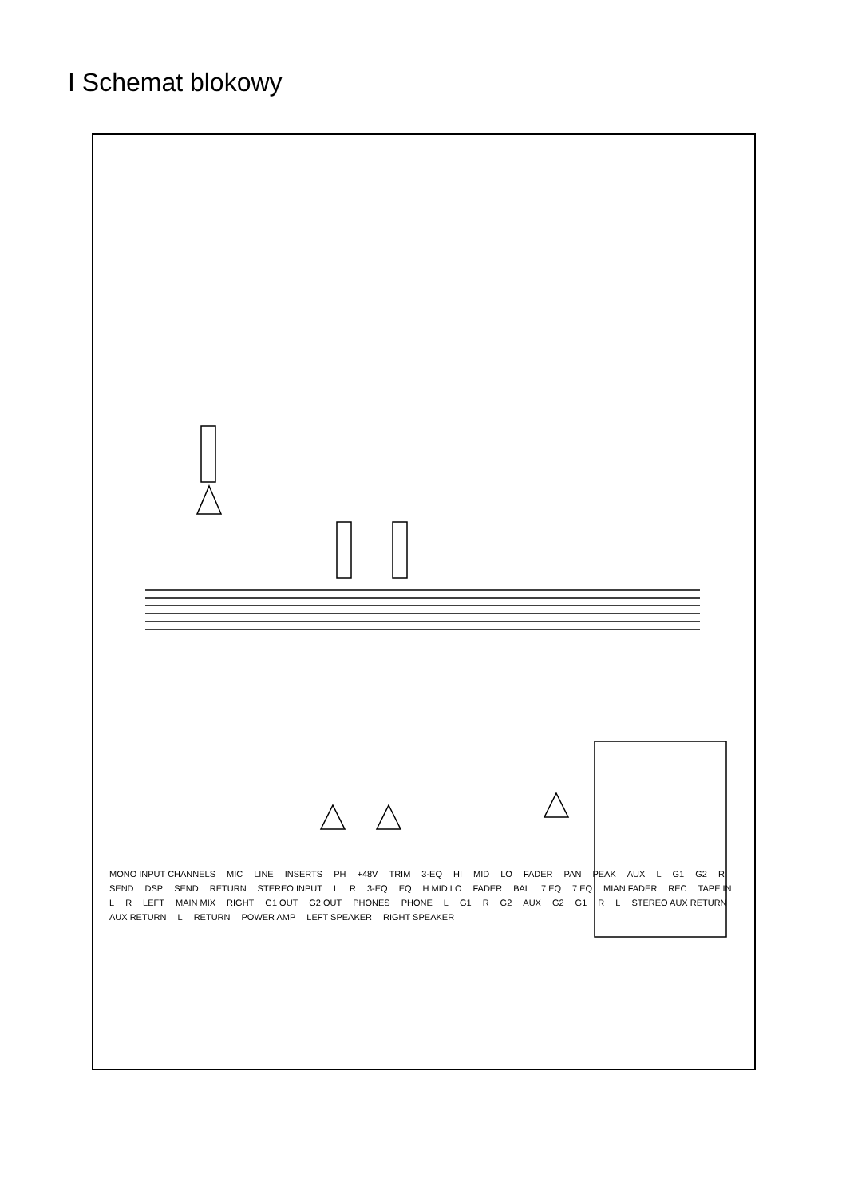I Schemat blokowy
MONO INPUT CHANNELS MIC LINE INSERTS PH +48V TRIM 3-EQ HI MID LO FADER PAN PEAK AUX L G1 G2 R SEND DSP SEND RETURN STEREO INPUT L R 3-EQ EQ H MID LO FADER BAL 7 EQ 7 EQ MIAN FADER REC TAPE IN L R LEFT MAIN MIX RIGHT G1 OUT G2 OUT PHONES PHONE L G1 R G2 AUX G2 G1 R L STEREO AUX RETURN AUX RETURN L RETURN POWER AMP LEFT SPEAKER RIGHT SPEAKER